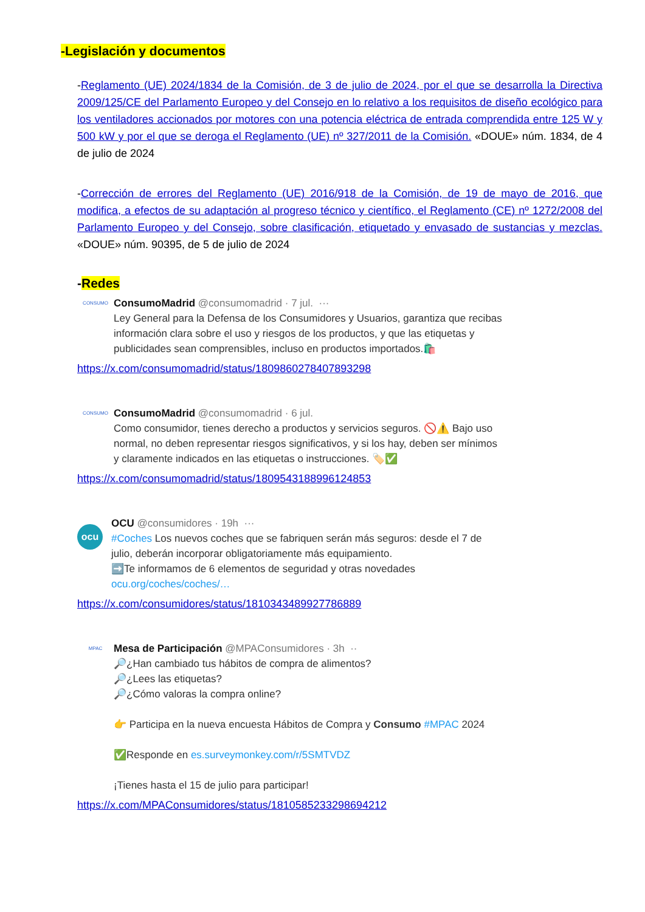-Legislación y documentos
-Reglamento (UE) 2024/1834 de la Comisión, de 3 de julio de 2024, por el que se desarrolla la Directiva 2009/125/CE del Parlamento Europeo y del Consejo en lo relativo a los requisitos de diseño ecológico para los ventiladores accionados por motores con una potencia eléctrica de entrada comprendida entre 125 W y 500 kW y por el que se deroga el Reglamento (UE) nº 327/2011 de la Comisión. «DOUE» núm. 1834, de 4 de julio de 2024
-Corrección de errores del Reglamento (UE) 2016/918 de la Comisión, de 19 de mayo de 2016, que modifica, a efectos de su adaptación al progreso técnico y científico, el Reglamento (CE) nº 1272/2008 del Parlamento Europeo y del Consejo, sobre clasificación, etiquetado y envasado de sustancias y mezclas. «DOUE» núm. 90395, de 5 de julio de 2024
-Redes
CONSUMO
ConsumoMadrid @consumomadrid · 7 jul. ···
Ley General para la Defensa de los Consumidores y Usuarios, garantiza que recibas información clara sobre el uso y riesgos de los productos, y que las etiquetas y publicidades sean comprensibles, incluso en productos importados.🛍️
https://x.com/consumomadrid/status/1809860278407893298
CONSUMO
ConsumoMadrid @consumomadrid · 6 jul.
Como consumidor, tienes derecho a productos y servicios seguros. 🚫⚠️ Bajo uso normal, no deben representar riesgos significativos, y si los hay, deben ser mínimos y claramente indicados en las etiquetas o instrucciones. 🏷️✅
https://x.com/consumomadrid/status/1809543188996124853
ocu
OCU @consumidores · 19h ···
#Coches Los nuevos coches que se fabriquen serán más seguros: desde el 7 de julio, deberán incorporar obligatoriamente más equipamiento.
➡️Te informamos de 6 elementos de seguridad y otras novedades
ocu.org/coches/coches/…
https://x.com/consumidores/status/1810343489927786889
MPAC
Mesa de Participación @MPAConsumidores · 3h ··
🔎¿Han cambiado tus hábitos de compra de alimentos?
🔎¿Lees las etiquetas?
🔎¿Cómo valoras la compra online?
👉 Participa en la nueva encuesta Hábitos de Compra y Consumo #MPAC 2024
✅Responde en es.surveymonkey.com/r/5SMTVDZ
¡Tienes hasta el 15 de julio para participar!
https://x.com/MPAConsumidores/status/1810585233298694212